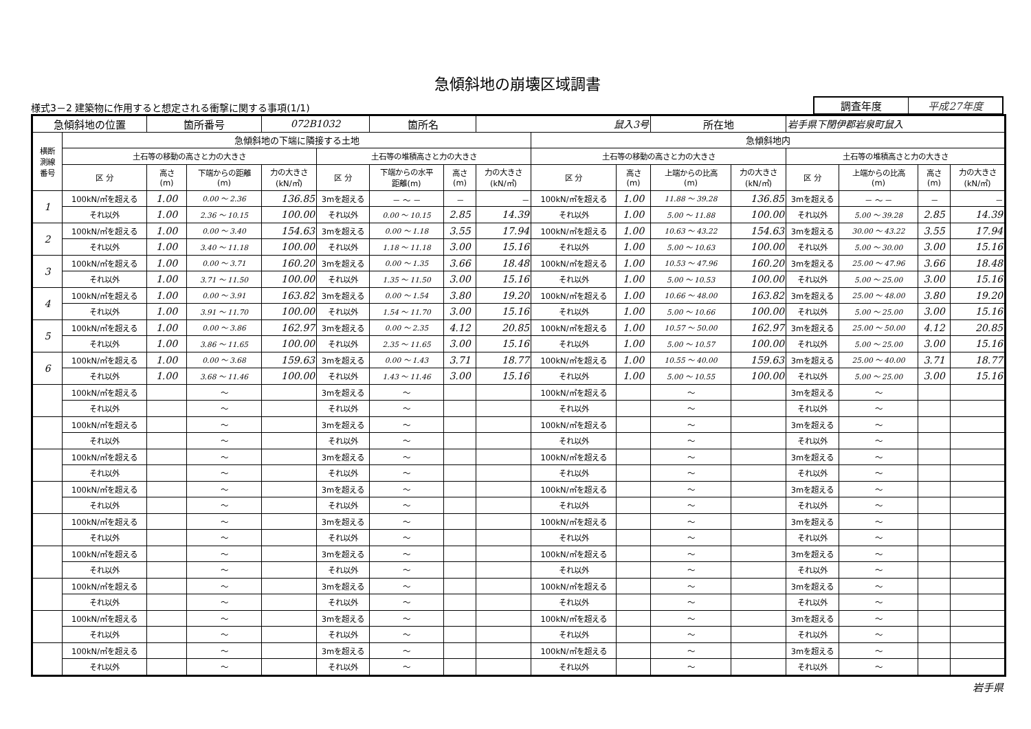急傾斜地の崩壊区域調書
様式3－2 建築物に作用すると想定される衝撃に関する事項(1/1)
| 調査年度 | 平成27年度 |
| 急傾斜地の位置 | | 箇所番号 | | 072B1032 | | 箇所名 | | 鼠入3号 | | | 所在地 | | 岩手県下閉伊郡岩泉町鼠入 | | | |
| 横断 測線 番号 | 急傾斜地の下端に隣接する土地 | | | | | | | | 急傾斜地内 | | | | | | | |
| | 土石等の移動の高さと力の大きさ | | | | 土石等の堆積高さと力の大きさ | | | | 土石等の移動の高さと力の大きさ | | | | 土石等の堆積高さと力の大きさ | | | |
| | 区 分 | 高さ (m) | 下端からの距離 (m) | 力の大きさ (kN/㎡) | 区 分 | 下端からの水平 距離(m) | 高さ (m) | 力の大きさ (kN/㎡) | 区 分 | 高さ (m) | 上端からの比高 (m) | 力の大きさ (kN/㎡) | 区 分 | 上端からの比高 (m) | 高さ (m) | 力の大きさ (kN/㎡) |
| 1 | 100kN/㎡を超える | 1.00 | 0.00 ～ 2.36 | 136.85 | 3mを超える | － ～ － | － | － | 100kN/㎡を超える | 1.00 | 11.88 ～ 39.28 | 136.85 | 3mを超える | － ～ － | － | － |
| | それ以外 | 1.00 | 2.36 ～ 10.15 | 100.00 | それ以外 | 0.00 ～ 10.15 | 2.85 | 14.39 | それ以外 | 1.00 | 5.00 ～ 11.88 | 100.00 | それ以外 | 5.00 ～ 39.28 | 2.85 | 14.39 |
| 2 | 100kN/㎡を超える | 1.00 | 0.00 ～ 3.40 | 154.63 | 3mを超える | 0.00 ～ 1.18 | 3.55 | 17.94 | 100kN/㎡を超える | 1.00 | 10.63 ～ 43.22 | 154.63 | 3mを超える | 30.00 ～ 43.22 | 3.55 | 17.94 |
| | それ以外 | 1.00 | 3.40 ～ 11.18 | 100.00 | それ以外 | 1.18 ～ 11.18 | 3.00 | 15.16 | それ以外 | 1.00 | 5.00 ～ 10.63 | 100.00 | それ以外 | 5.00 ～ 30.00 | 3.00 | 15.16 |
| 3 | 100kN/㎡を超える | 1.00 | 0.00 ～ 3.71 | 160.20 | 3mを超える | 0.00 ～ 1.35 | 3.66 | 18.48 | 100kN/㎡を超える | 1.00 | 10.53 ～ 47.96 | 160.20 | 3mを超える | 25.00 ～ 47.96 | 3.66 | 18.48 |
| | それ以外 | 1.00 | 3.71 ～ 11.50 | 100.00 | それ以外 | 1.35 ～ 11.50 | 3.00 | 15.16 | それ以外 | 1.00 | 5.00 ～ 10.53 | 100.00 | それ以外 | 5.00 ～ 25.00 | 3.00 | 15.16 |
| 4 | 100kN/㎡を超える | 1.00 | 0.00 ～ 3.91 | 163.82 | 3mを超える | 0.00 ～ 1.54 | 3.80 | 19.20 | 100kN/㎡を超える | 1.00 | 10.66 ～ 48.00 | 163.82 | 3mを超える | 25.00 ～ 48.00 | 3.80 | 19.20 |
| | それ以外 | 1.00 | 3.91 ～ 11.70 | 100.00 | それ以外 | 1.54 ～ 11.70 | 3.00 | 15.16 | それ以外 | 1.00 | 5.00 ～ 10.66 | 100.00 | それ以外 | 5.00 ～ 25.00 | 3.00 | 15.16 |
| 5 | 100kN/㎡を超える | 1.00 | 0.00 ～ 3.86 | 162.97 | 3mを超える | 0.00 ～ 2.35 | 4.12 | 20.85 | 100kN/㎡を超える | 1.00 | 10.57 ～ 50.00 | 162.97 | 3mを超える | 25.00 ～ 50.00 | 4.12 | 20.85 |
| | それ以外 | 1.00 | 3.86 ～ 11.65 | 100.00 | それ以外 | 2.35 ～ 11.65 | 3.00 | 15.16 | それ以外 | 1.00 | 5.00 ～ 10.57 | 100.00 | それ以外 | 5.00 ～ 25.00 | 3.00 | 15.16 |
| 6 | 100kN/㎡を超える | 1.00 | 0.00 ～ 3.68 | 159.63 | 3mを超える | 0.00 ～ 1.43 | 3.71 | 18.77 | 100kN/㎡を超える | 1.00 | 10.55 ～ 40.00 | 159.63 | 3mを超える | 25.00 ～ 40.00 | 3.71 | 18.77 |
| | それ以外 | 1.00 | 3.68 ～ 11.46 | 100.00 | それ以外 | 1.43 ～ 11.46 | 3.00 | 15.16 | それ以外 | 1.00 | 5.00 ～ 10.55 | 100.00 | それ以外 | 5.00 ～ 25.00 | 3.00 | 15.16 |
| | 100kN/㎡を超える | | ～ | | 3mを超える | ～ | | | 100kN/㎡を超える | | ～ | | 3mを超える | ～ | | |
| | それ以外 | | ～ | | それ以外 | ～ | | | それ以外 | | ～ | | それ以外 | ～ | | |
| | 100kN/㎡を超える | | ～ | | 3mを超える | ～ | | | 100kN/㎡を超える | | ～ | | 3mを超える | ～ | | |
| | それ以外 | | ～ | | それ以外 | ～ | | | それ以外 | | ～ | | それ以外 | ～ | | |
| | 100kN/㎡を超える | | ～ | | 3mを超える | ～ | | | 100kN/㎡を超える | | ～ | | 3mを超える | ～ | | |
| | それ以外 | | ～ | | それ以外 | ～ | | | それ以外 | | ～ | | それ以外 | ～ | | |
| | 100kN/㎡を超える | | ～ | | 3mを超える | ～ | | | 100kN/㎡を超える | | ～ | | 3mを超える | ～ | | |
| | それ以外 | | ～ | | それ以外 | ～ | | | それ以外 | | ～ | | それ以外 | ～ | | |
| | 100kN/㎡を超える | | ～ | | 3mを超える | ～ | | | 100kN/㎡を超える | | ～ | | 3mを超える | ～ | | |
| | それ以外 | | ～ | | それ以外 | ～ | | | それ以外 | | ～ | | それ以外 | ～ | | |
| | 100kN/㎡を超える | | ～ | | 3mを超える | ～ | | | 100kN/㎡を超える | | ～ | | 3mを超える | ～ | | |
| | それ以外 | | ～ | | それ以外 | ～ | | | それ以外 | | ～ | | それ以外 | ～ | | |
| | 100kN/㎡を超える | | ～ | | 3mを超える | ～ | | | 100kN/㎡を超える | | ～ | | 3mを超える | ～ | | |
| | それ以外 | | ～ | | それ以外 | ～ | | | それ以外 | | ～ | | それ以外 | ～ | | |
| | 100kN/㎡を超える | | ～ | | 3mを超える | ～ | | | 100kN/㎡を超える | | ～ | | 3mを超える | ～ | | |
| | それ以外 | | ～ | | それ以外 | ～ | | | それ以外 | | ～ | | それ以外 | ～ | | |
| | 100kN/㎡を超える | | ～ | | 3mを超える | ～ | | | 100kN/㎡を超える | | ～ | | 3mを超える | ～ | | |
| | それ以外 | | ～ | | それ以外 | ～ | | | それ以外 | | ～ | | それ以外 | ～ | | |
岩手県